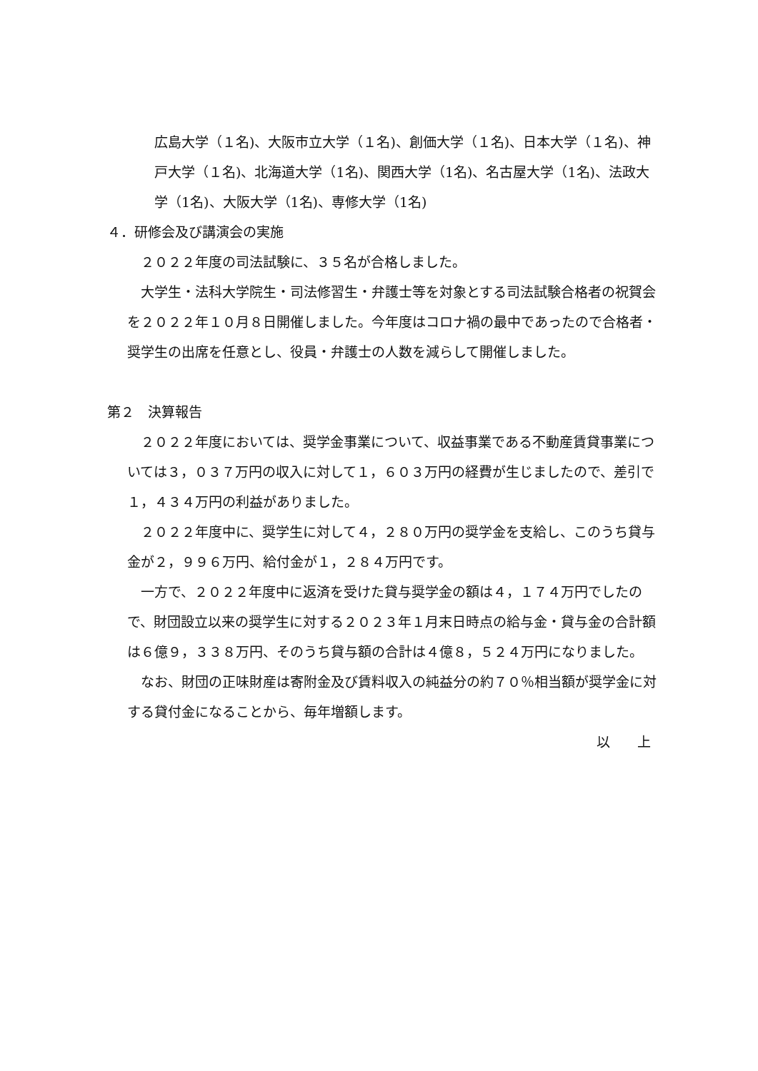広島大学（１名)、大阪市立大学（１名)、創価大学（１名)、日本大学（１名)、神戸大学（１名)、北海道大学（1名)、関西大学（1名)、名古屋大学（1名)、法政大学（1名)、大阪大学（1名)、専修大学（1名)
４．研修会及び講演会の実施
　２０２２年度の司法試験に、３５名が合格しました。
　大学生・法科大学院生・司法修習生・弁護士等を対象とする司法試験合格者の祝賀会を２０２２年１０月８日開催しました。今年度はコロナ禍の最中であったので合格者・奨学生の出席を任意とし、役員・弁護士の人数を減らして開催しました。
第２　決算報告
　２０２２年度においては、奨学金事業について、収益事業である不動産賃貸事業については３，０３７万円の収入に対して１，６０３万円の経費が生じましたので、差引で１，４３４万円の利益がありました。
　２０２２年度中に、奨学生に対して４，２８０万円の奨学金を支給し、このうち貸与金が２，９９６万円、給付金が１，２８４万円です。
　一方で、２０２２年度中に返済を受けた貸与奨学金の額は４，１７４万円でしたので、財団設立以来の奨学生に対する２０２３年１月末日時点の給与金・貸与金の合計額は６億９，３３８万円、そのうち貸与額の合計は４億８，５２４万円になりました。
　なお、財団の正味財産は寄附金及び賃料収入の純益分の約７０％相当額が奨学金に対する貸付金になることから、毎年増額します。
以　　上